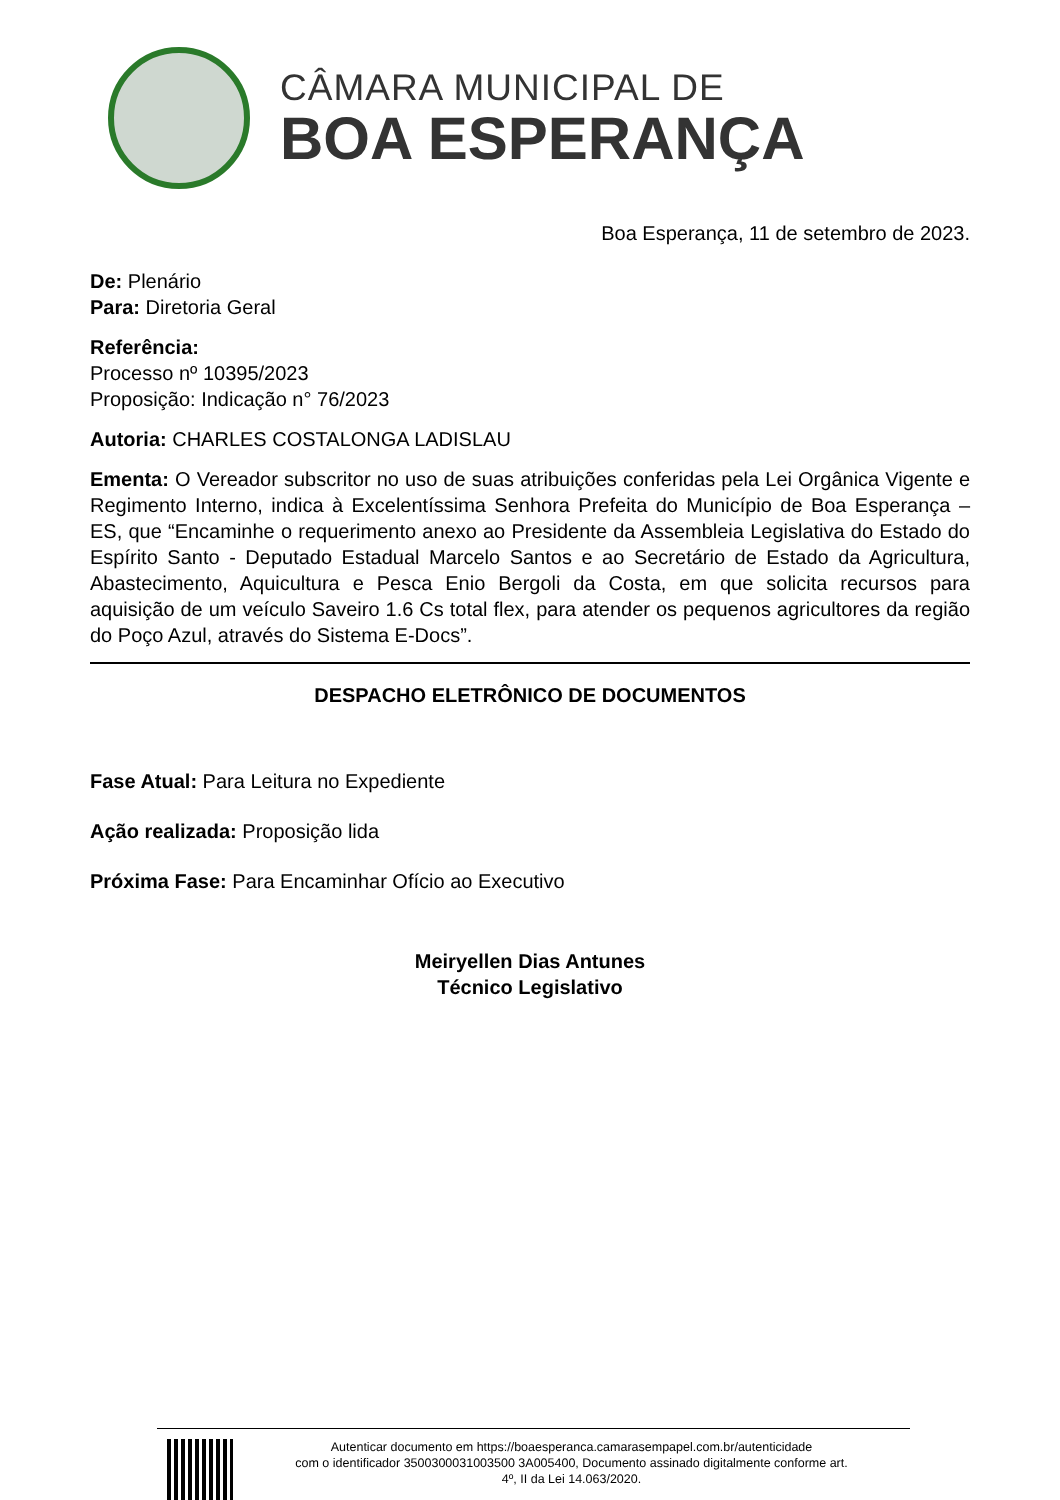CÂMARA MUNICIPAL DE
BOA ESPERANÇA
Boa Esperança, 11 de setembro de 2023.
De: Plenário
Para: Diretoria Geral
Referência:
Processo nº 10395/2023
Proposição: Indicação n° 76/2023
Autoria: CHARLES COSTALONGA LADISLAU
Ementa: O Vereador subscritor no uso de suas atribuições conferidas pela Lei Orgânica Vigente e Regimento Interno, indica à Excelentíssima Senhora Prefeita do Município de Boa Esperança – ES, que “Encaminhe o requerimento anexo ao Presidente da Assembleia Legislativa do Estado do Espírito Santo - Deputado Estadual Marcelo Santos e ao Secretário de Estado da Agricultura, Abastecimento, Aquicultura e Pesca Enio Bergoli da Costa, em que solicita recursos para aquisição de um veículo Saveiro 1.6 Cs total flex, para atender os pequenos agricultores da região do Poço Azul, através do Sistema E-Docs”.
DESPACHO ELETRÔNICO DE DOCUMENTOS
Fase Atual: Para Leitura no Expediente
Ação realizada: Proposição lida
Próxima Fase: Para Encaminhar Ofício ao Executivo
Meiryellen Dias Antunes
Técnico Legislativo
Autenticar documento em https://boaesperanca.camarasempapel.com.br/autenticidade
com o identificador 3500300031003500 3A005400, Documento assinado digitalmente conforme art.
4º, II da Lei 14.063/2020.